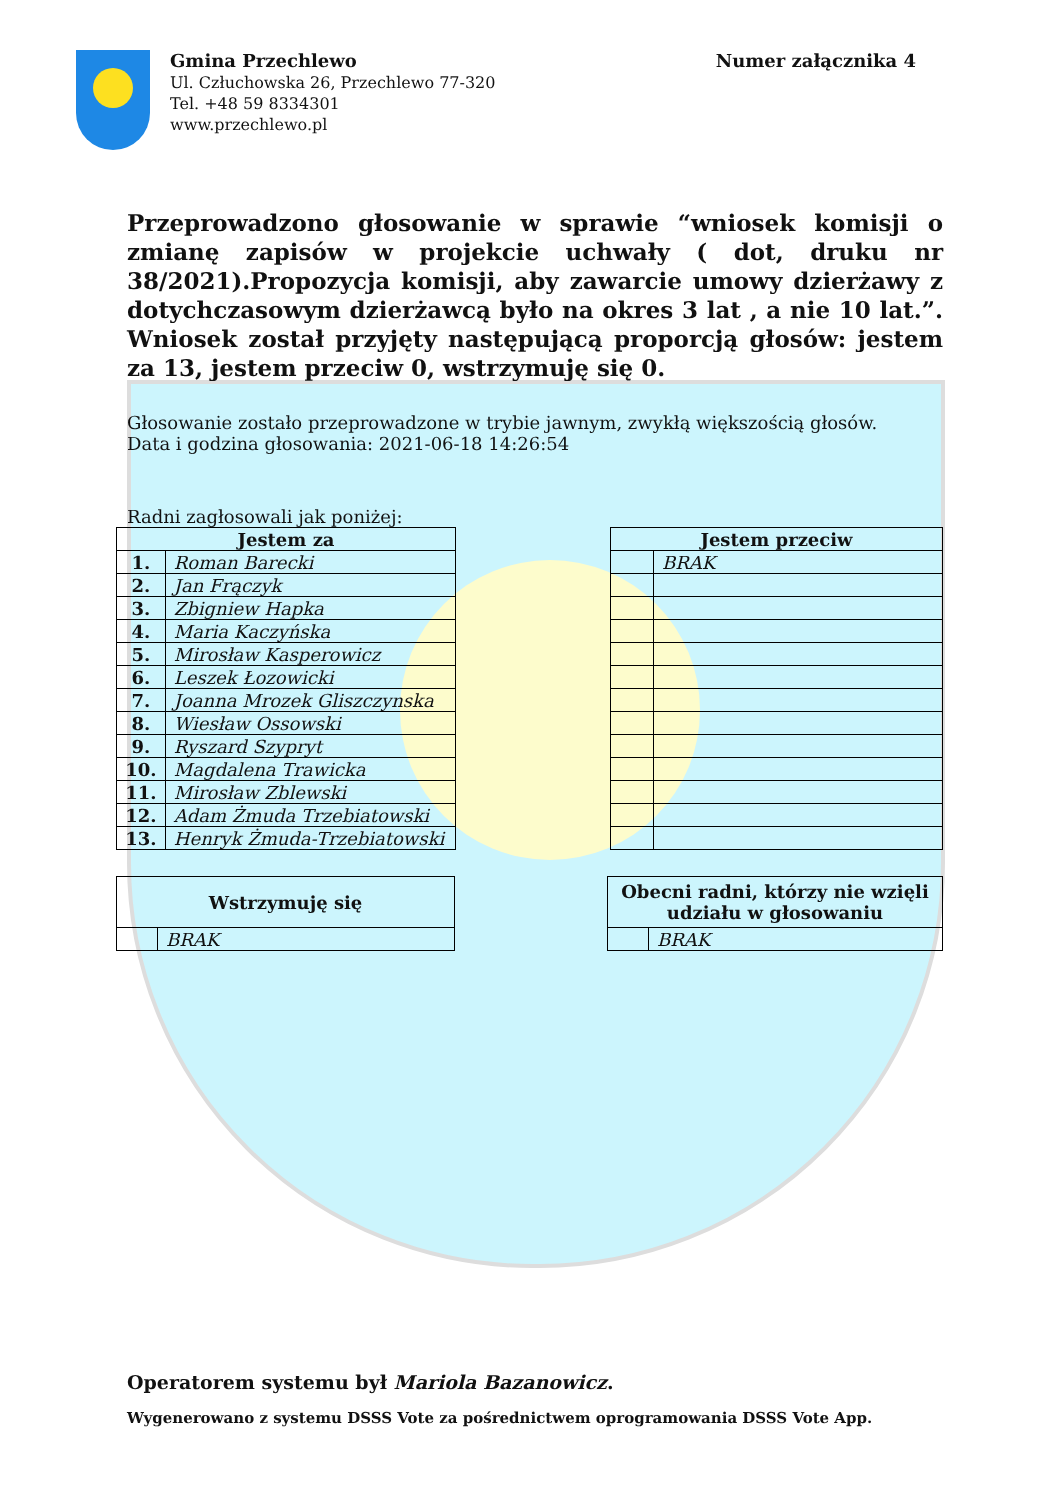Gmina Przechlewo
Ul. Człuchowska 26, Przechlewo 77-320
Tel. +48 59 8334301
www.przechlewo.pl
Numer załącznika 4
Przeprowadzono głosowanie w sprawie “wniosek komisji o zmianę zapisów w projekcie uchwały ( dot, druku nr 38/2021).Propozycja komisji, aby zawarcie umowy dzierżawy z dotychczasowym dzierżawcą było na okres 3 lat , a nie 10 lat.”. Wniosek został przyjęty następującą proporcją głosów: jestem za 13, jestem przeciw 0, wstrzymuję się 0.
Głosowanie zostało przeprowadzone w trybie jawnym, zwykłą większością głosów.
Data i godzina głosowania: 2021-06-18 14:26:54
Radni zagłosowali jak poniżej:
| Jestem za | |
| --- | --- |
| 1. | Roman Barecki |
| 2. | Jan Frączyk |
| 3. | Zbigniew Hapka |
| 4. | Maria Kaczyńska |
| 5. | Mirosław Kasperowicz |
| 6. | Leszek Łozowicki |
| 7. | Joanna Mrozek Gliszczynska |
| 8. | Wiesław Ossowski |
| 9. | Ryszard Szypryt |
| 10. | Magdalena Trawicka |
| 11. | Mirosław Zblewski |
| 12. | Adam Żmuda Trzebiatowski |
| 13. | Henryk Żmuda-Trzebiatowski |
| Jestem przeciw | |
| --- | --- |
| | BRAK |
| Wstrzymuję się | |
| --- | --- |
| | BRAK |
| Obecni radni, którzy nie wzięli udziału w głosowaniu | |
| --- | --- |
| | BRAK |
Operatorem systemu był Mariola Bazanowicz.
Wygenerowano z systemu DSSS Vote za pośrednictwem oprogramowania DSSS Vote App.